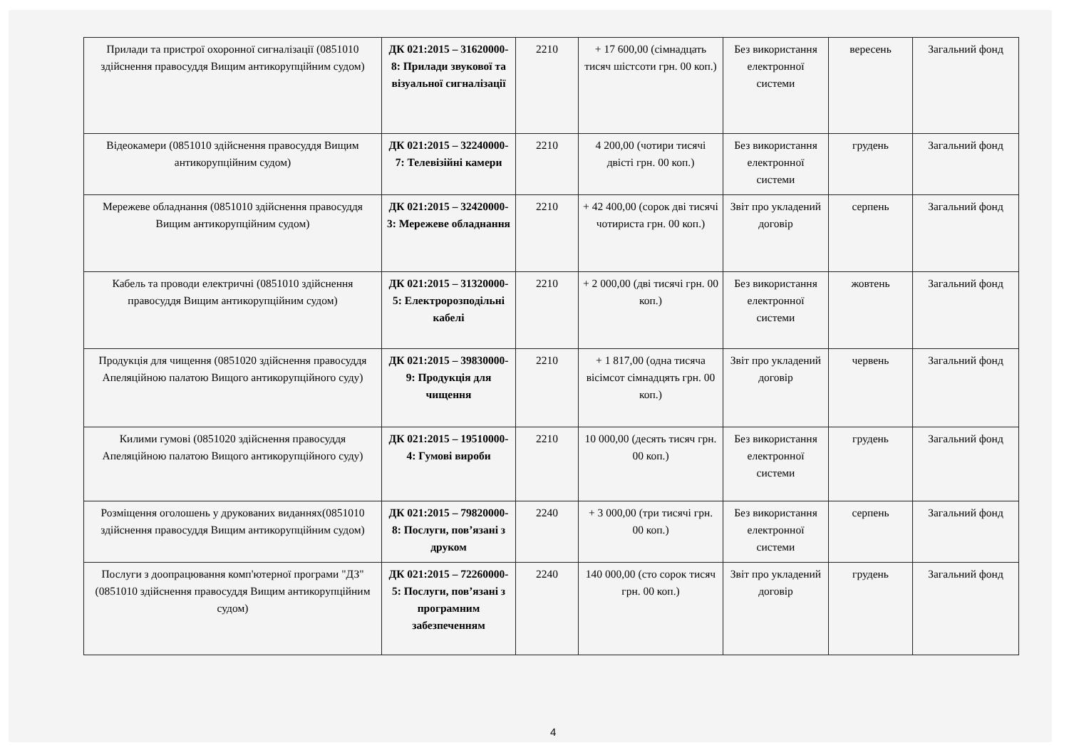| Прилади та пристрої охоронної сигналізації (0851010 здійснення правосуддя Вищим антикорупційним судом) | ДК 021:2015 – 31620000-8: Прилади звукової та візуальної сигналізації | 2210 | + 17 600,00 (сімнадцать тисяч шістсоти грн. 00 коп.) | Без використання електронної системи | вересень | Загальний фонд |
| Відеокамери (0851010 здійснення правосуддя Вищим антикорупційним судом) | ДК 021:2015 – 32240000-7: Телевізійні камери | 2210 | 4 200,00 (чотири тисячі двісті грн. 00 коп.) | Без використання електронної системи | грудень | Загальний фонд |
| Мережеве обладнання (0851010 здійснення правосуддя Вищим антикорупційним судом) | ДК 021:2015 – 32420000-3: Мережеве обладнання | 2210 | + 42 400,00 (сорок дві тисячі чотириста грн. 00 коп.) | Звіт про укладений договір | серпень | Загальний фонд |
| Кабель та проводи електричні (0851010 здійснення правосуддя Вищим антикорупційним судом) | ДК 021:2015 – 31320000-5: Електророзподільні кабелі | 2210 | + 2 000,00 (дві тисячі грн. 00 коп.) | Без використання електронної системи | жовтень | Загальний фонд |
| Продукція для чищення (0851020 здійснення правосуддя Апеляційною палатою Вищого антикорупційного суду) | ДК 021:2015 – 39830000-9: Продукція для чищення | 2210 | + 1 817,00 (одна тисяча вісімсот сімнадцять грн. 00 коп.) | Звіт про укладений договір | червень | Загальний фонд |
| Килими гумові (0851020 здійснення правосуддя Апеляційною палатою Вищого антикорупційного суду) | ДК 021:2015 – 19510000-4: Гумові вироби | 2210 | 10 000,00 (десять тисяч грн. 00 коп.) | Без використання електронної системи | грудень | Загальний фонд |
| Розміщення оголошень у друкованих виданнях(0851010 здійснення правосуддя Вищим антикорупційним судом) | ДК 021:2015 – 79820000-8: Послуги, пов’язані з друком | 2240 | + 3 000,00 (три тисячі грн. 00 коп.) | Без використання електронної системи | серпень | Загальний фонд |
| Послуги з доопрацювання комп'ютерної програми "ДЗ" (0851010 здійснення правосуддя Вищим антикорупційним судом) | ДК 021:2015 – 72260000-5: Послуги, пов’язані з програмним забезпеченням | 2240 | 140 000,00 (сто сорок тисяч грн. 00 коп.) | Звіт про укладений договір | грудень | Загальний фонд |
4